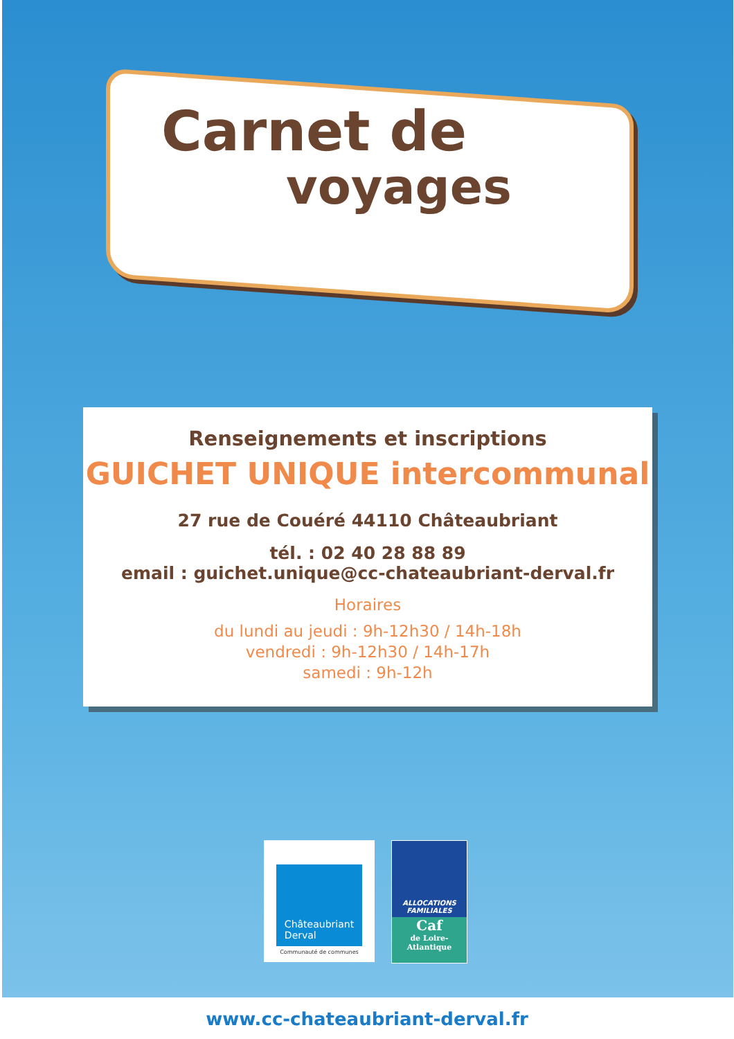Carnet de
voyages
Renseignements et inscriptions
GUICHET UNIQUE intercommunal
27 rue de Couéré 44110 Châteaubriant
tél. : 02 40 28 88 89
email : guichet.unique@cc-chateaubriant-derval.fr
Horaires
du lundi au jeudi : 9h-12h30 / 14h-18h
vendredi : 9h-12h30 / 14h-17h
samedi : 9h-12h
Châteaubriant
Derval
Communauté de communes
ALLOCATIONS
FAMILIALES
Caf
de Loire-
Atlantique
www.cc-chateaubriant-derval.fr